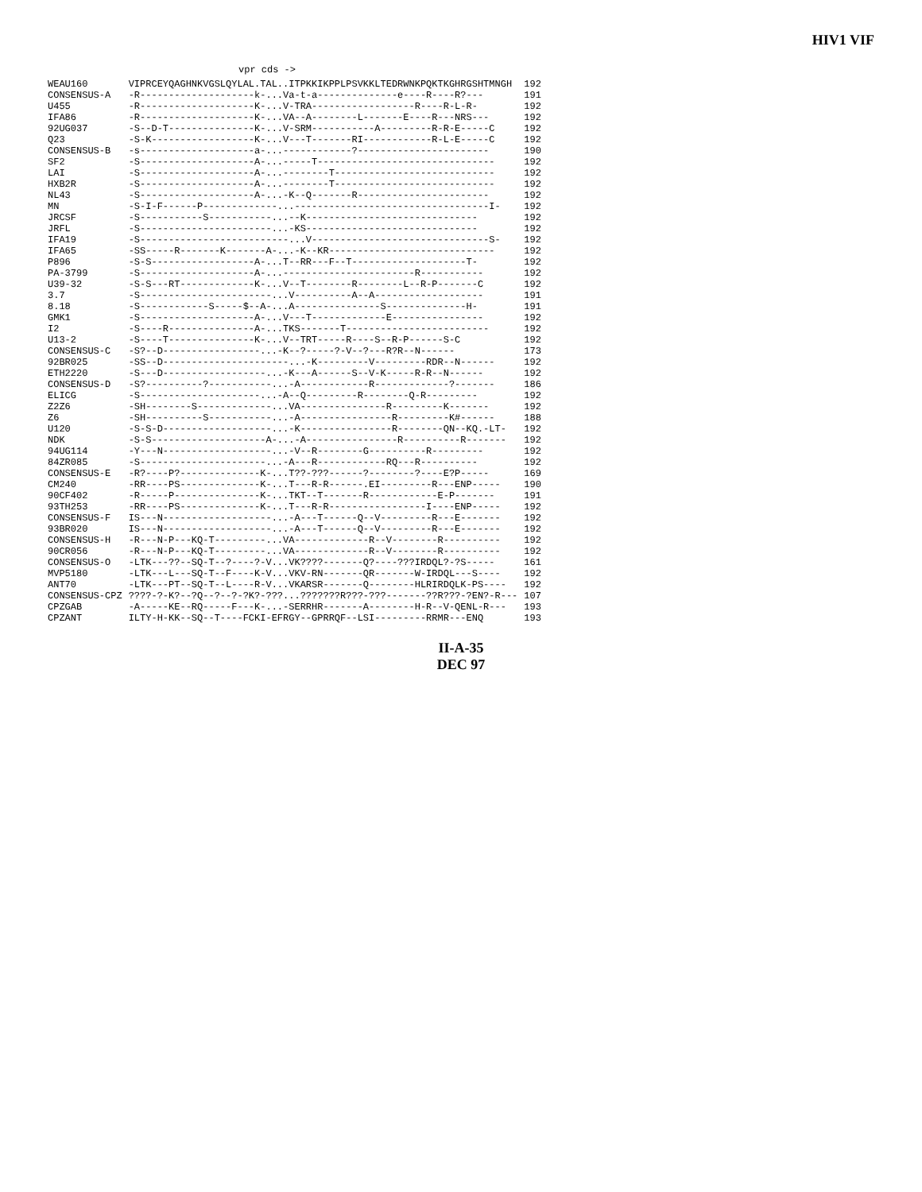HIV1 VIF
vpr cds ->
| WEAU160 | VIPRCEYQAGHNKVGSLQYLAL.TAL..ITPKKIKPPLPSVKKLTEDRWNKPQKTKGHRGSHTMNGH | 192 |
| CONSENSUS-A | -R--------------------k-...Va-t-a--------------e----R----R?--- | 191 |
| U455 | -R--------------------K-...V-TRA------------------R----R-L-R- | 192 |
| IFA86 | -R--------------------K-...VA--A--------L-------E----R---NRS--- | 192 |
| 92UG037 | -S--D-T---------------K-...V-SRM-----------A---------R-R-E-----C | 192 |
| Q23 | -S-K------------------K-...V---T-------RI------------R-L-E-----C | 192 |
| CONSENSUS-B | -s--------------------a-...------------?----------------------- | 190 |
| SF2 | -S--------------------A-...-----T------------------------------- | 192 |
| LAI | -S--------------------A-...--------T---------------------------- | 192 |
| HXB2R | -S--------------------A-...--------T---------------------------- | 192 |
| NL43 | -S--------------------A-...-K--Q-------R----------------------- | 192 |
| MN | -S-I-F------P-------------...----------------------------------I- | 192 |
| JRCSF | -S-----------S-----------...--K------------------------------ | 192 |
| JRFL | -S-----------------------...-KS------------------------------ | 192 |
| IFA19 | -S--------------------------...V-------------------------------S- | 192 |
| IFA65 | -SS-----R-------K-------A-...-K--KR----------------------------- | 192 |
| P896 | -S-S------------------A-...T--RR---F--T--------------------T- | 192 |
| PA-3799 | -S--------------------A-...-----------------------R----------- | 192 |
| U39-32 | -S-S---RT-------------K-...V--T--------R--------L--R-P-------C | 192 |
| 3.7 | -S-----------------------...V----------A--A------------------- | 191 |
| 8.18 | -S------------S-----$--A-...A---------------S--------------H- | 191 |
| GMK1 | -S--------------------A-...V---T-------------E---------------- | 192 |
| I2 | -S----R---------------A-...TKS-------T------------------------- | 192 |
| U13-2 | -S----T---------------K-...V--TRT-----R----S--R-P------S-C | 192 |
| CONSENSUS-C | -S?--D-----------------...-K--?-----?-V--?---R?R--N------ | 173 |
| 92BR025 | -SS--D----------------------...-K---------V---------RDR--N------ | 192 |
| ETH2220 | -S---D------------------...-K---A------S--V-K-----R-R--N------ | 192 |
| CONSENSUS-D | -S?----------?-----------...-A------------R-------------?------- | 186 |
| ELICG | -S---------------------...-A--Q---------R--------Q-R--------- | 192 |
| Z2Z6 | -SH--------S-------------...VA---------------R---------K------- | 192 |
| Z6 | -SH----------S-----------...-A----------------R---------K#------ | 188 |
| U120 | -S-S-D-------------------...-K----------------R--------QN--KQ.-LT- | 192 |
| NDK | -S-S--------------------A-...-A----------------R----------R------- | 192 |
| 94UG114 | -Y---N-------------------...-V--R--------G----------R--------- | 192 |
| 84ZR085 | -S----------------------...-A---R------------RQ---R---------- | 192 |
| CONSENSUS-E | -R?----P?--------------K-...T??-???------?--------?----E?P----- | 169 |
| CM240 | -RR----PS--------------K-...T---R-R------.EI---------R---ENP----- | 190 |
| 90CF402 | -R-----P---------------K-...TKT--T-------R------------E-P------- | 191 |
| 93TH253 | -RR----PS--------------K-...T---R-R-----------------I----ENP----- | 192 |
| CONSENSUS-F | IS---N-------------------...-A---T------Q--V---------R---E------- | 192 |
| 93BR020 | IS---N-------------------...-A---T------Q--V---------R---E------- | 192 |
| CONSENSUS-H | -R---N-P---KQ-T---------...VA-------------R--V--------R---------- | 192 |
| 90CR056 | -R---N-P---KQ-T---------...VA-------------R--V--------R---------- | 192 |
| CONSENSUS-O | -LTK---??--SQ-T--?----?-V...VK????-------Q?----???IRDQL?-?S----- | 161 |
| MVP5180 | -LTK---L---SQ-T--F----K-V...VKV-RN-------QR-------W-IRDQL---S---- | 192 |
| ANT70 | -LTK---PT--SQ-T--L----R-V...VKARSR-------Q--------HLRIRDQLK-PS---- | 192 |
| CONSENSUS-CPZ | ????-?-K?--?Q--?--?-?K?-???...???????R???-???-------??R???-?EN?-R--- | 107 |
| CPZGAB | -A-----KE--RQ-----F---K-...-SERRHR-------A--------H-R--V-QENL-R--- | 193 |
| CPZANT | ILTY-H-KK--SQ--T----FCKI-EFRGY--GPRRQF--LSI---------RRMR---ENQ | 193 |
II-A-35
DEC 97